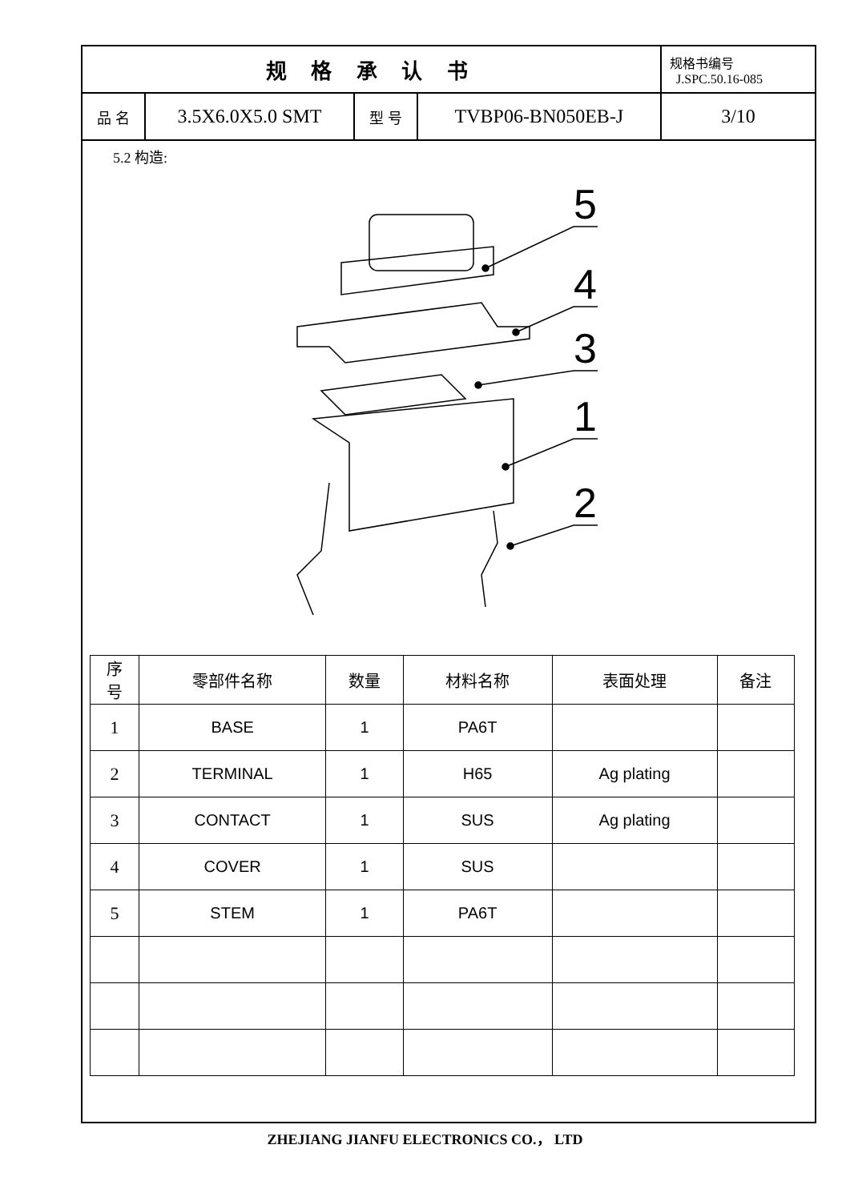| 规 格 承 认 书 | | | | 规格书编号 J.SPC.50.16-085 |
| 品 名 | 3.5X6.0X5.0 SMT | 型 号 | TVBP06-BN050EB-J | 3/10 |
5.2 构造:
5
4
3
1
2
| 序 号 | 零部件名称 | 数量 | 材料名称 | 表面处理 | 备注 |
| --- | --- | --- | --- | --- | --- |
| 1 | BASE | 1 | PA6T | | |
| 2 | TERMINAL | 1 | H65 | Ag plating | |
| 3 | CONTACT | 1 | SUS | Ag plating | |
| 4 | COVER | 1 | SUS | | |
| 5 | STEM | 1 | PA6T | | |
ZHEJIANG JIANFU ELECTRONICS CO.， LTD